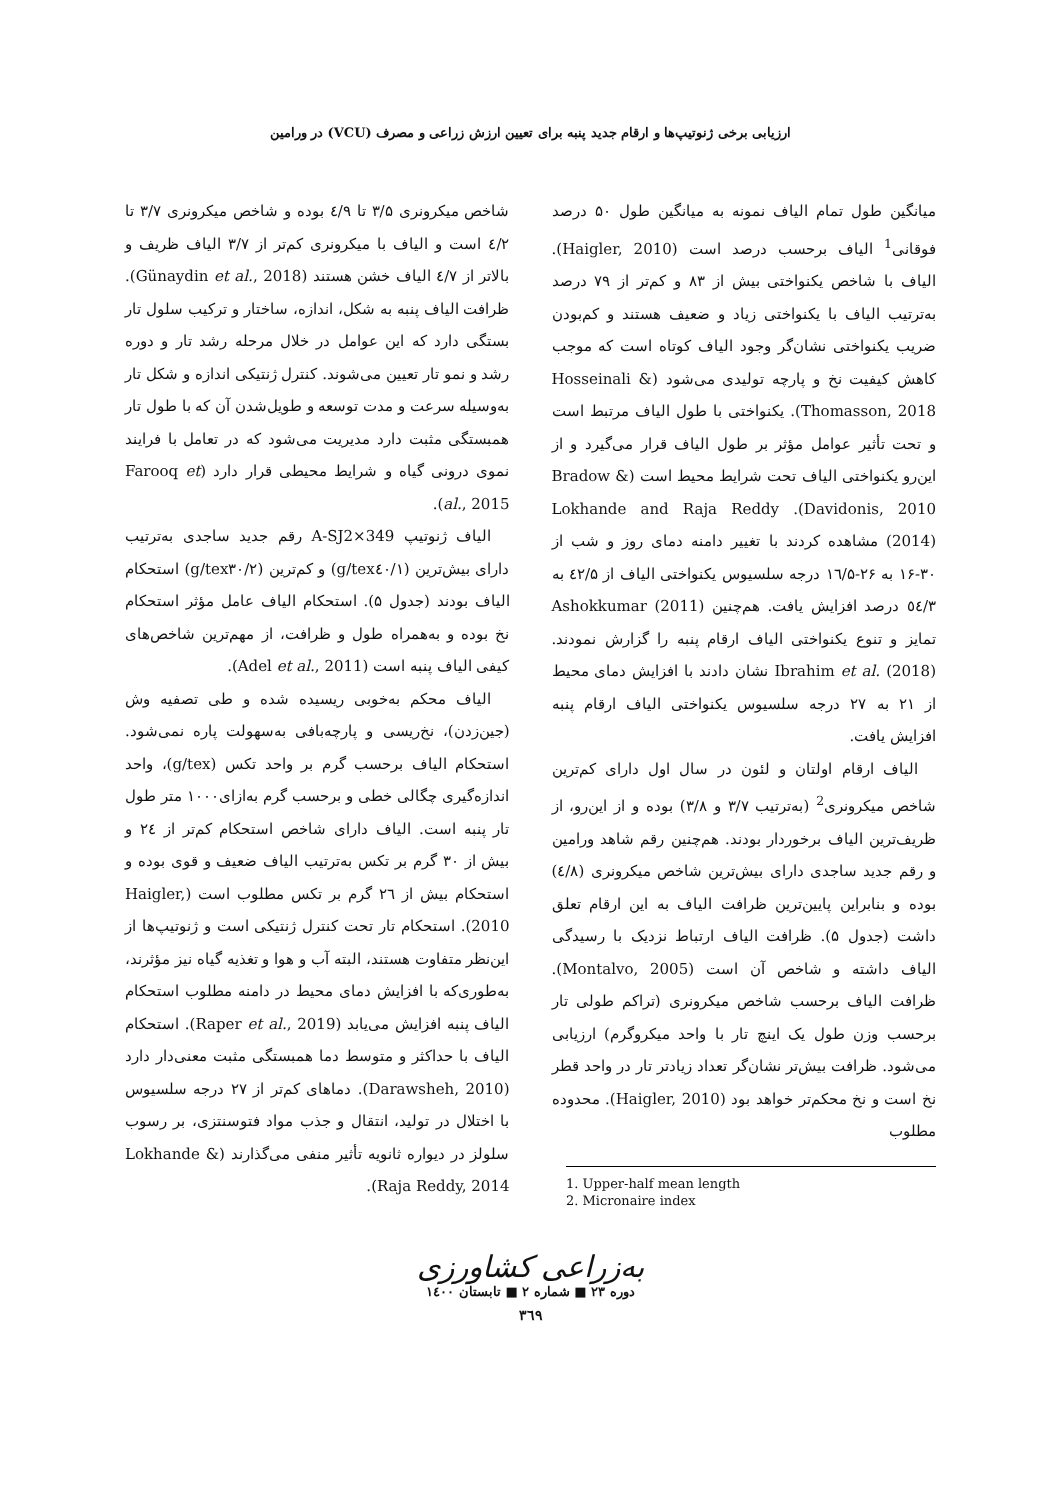ارزیابی برخی ژنوتیپ‌ها و ارقام جدید پنبه برای تعیین ارزش زراعی و مصرف (VCU) در ورامین
میانگین طول تمام الیاف نمونه به میانگین طول ۵۰ درصد فوقانی<sup>1</sup> الیاف برحسب درصد است (Haigler, 2010). الیاف با شاخص یکنواختی بیش از ۸۳ و کم‌تر از ۷۹ درصد به‌ترتیب الیاف با یکنواختی زیاد و ضعیف هستند و کم‌بودن ضریب یکنواختی نشان‌گر وجود الیاف کوتاه است که موجب کاهش کیفیت نخ و پارچه تولیدی می‌شود (Hosseinali & Thomasson, 2018). یکنواختی با طول الیاف مرتبط است و تحت تأثیر عوامل مؤثر بر طول الیاف قرار می‌گیرد و از این‌رو یکنواختی الیاف تحت شرایط محیط است (Bradow & Davidonis, 2010). Lokhande and Raja Reddy (2014) مشاهده کردند با تغییر دامنه دمای روز و شب از ۳۰-۱۶ به ۲۶-۱٦/۵ درجه سلسیوس یکنواختی الیاف از ٤۲/۵ به ٥٤/۳ درصد افزایش یافت. هم‌چنین Ashokkumar (2011) تمایز و تنوع یکنواختی الیاف ارقام پنبه را گزارش نمودند. Ibrahim et al. (2018) نشان دادند با افزایش دمای محیط از ۲۱ به ۲۷ درجه سلسیوس یکنواختی الیاف ارقام پنبه افزایش یافت.
الیاف ارقام اولتان و لئون در سال اول دارای کم‌ترین شاخص میکرونری<sup>2</sup> (به‌ترتیب ۳/۷ و ۳/۸) بوده و از این‌رو، از ظریف‌ترین الیاف برخوردار بودند. هم‌چنین رقم شاهد ورامین و رقم جدید ساجدی دارای بیش‌ترین شاخص میکرونری (٤/۸) بوده و بنابراین پایین‌ترین ظرافت الیاف به این ارقام تعلق داشت (جدول ۵). ظرافت الیاف ارتباط نزدیک با رسیدگی الیاف داشته و شاخص آن است (Montalvo, 2005). ظرافت الیاف برحسب شاخص میکرونری (تراکم طولی تار برحسب وزن طول یک اینچ تار با واحد میکروگرم) ارزیابی می‌شود. ظرافت بیش‌تر نشان‌گر تعداد زیادتر تار در واحد قطر نخ است و نخ محکم‌تر خواهد بود (Haigler, 2010). محدوده مطلوب
1. Upper-half mean length
2. Micronaire index
شاخص میکرونری ۳/۵ تا ٤/۹ بوده و شاخص میکرونری ۳/۷ تا ٤/۲ است و الیاف با میکرونری کم‌تر از ۳/۷ الیاف ظریف و بالاتر از ٤/۷ الیاف خشن هستند (Günaydin et al., 2018). ظرافت الیاف پنبه به شکل، اندازه، ساختار و ترکیب سلول تار بستگی دارد که این عوامل در خلال مرحله رشد تار و دوره رشد و نمو تار تعیین می‌شوند. کنترل ژنتیکی اندازه و شکل تار به‌وسیله سرعت و مدت توسعه و طویل‌شدن آن که با طول تار همبستگی مثبت دارد مدیریت می‌شود که در تعامل با فرایند نموی درونی گیاه و شرایط محیطی قرار دارد (Farooq et al., 2015).
الیاف ژنوتیپ A-SJ2×349 رقم جدید ساجدی به‌ترتیب دارای بیش‌ترین (g/tex٤۰/۱) و کم‌ترین (g/tex۳۰/۲) استحکام الیاف بودند (جدول ۵). استحکام الیاف عامل مؤثر استحکام نخ بوده و به‌همراه طول و ظرافت، از مهم‌ترین شاخص‌های کیفی الیاف پنبه است (Adel et al., 2011).
الیاف محکم به‌خوبی ریسیده شده و طی تصفیه وش (جین‌زدن)، نخ‌ریسی و پارچه‌بافی به‌سهولت پاره نمی‌شود. استحکام الیاف برحسب گرم بر واحد تکس (g/tex)، واحد اندازه‌گیری چگالی خطی و برحسب گرم به‌ازای۱۰۰۰ متر طول تار پنبه است. الیاف دارای شاخص استحکام کم‌تر از ۲٤ و بیش از ۳۰ گرم بر تکس به‌ترتیب الیاف ضعیف و قوی بوده و استحکام بیش از ۲٦ گرم بر تکس مطلوب است (Haigler, 2010). استحکام تار تحت کنترل ژنتیکی است و ژنوتیپ‌ها از این‌نظر متفاوت هستند، البته آب و هوا و تغذیه گیاه نیز مؤثرند، به‌طوری‌که با افزایش دمای محیط در دامنه مطلوب استحکام الیاف پنبه افزایش می‌یابد (Raper et al., 2019). استحکام الیاف با حداکثر و متوسط دما همبستگی مثبت معنی‌دار دارد (Darawsheh, 2010). دماهای کم‌تر از ۲۷ درجه سلسیوس با اختلال در تولید، انتقال و جذب مواد فتوسنتزی، بر رسوب سلولز در دیواره ثانویه تأثیر منفی می‌گذارند (Lokhande & Raja Reddy, 2014).
به‌زراعی کشاورزی
دوره ۲۳ ■ شماره ۲ ■ تابستان ۱٤۰۰
۳٦۹